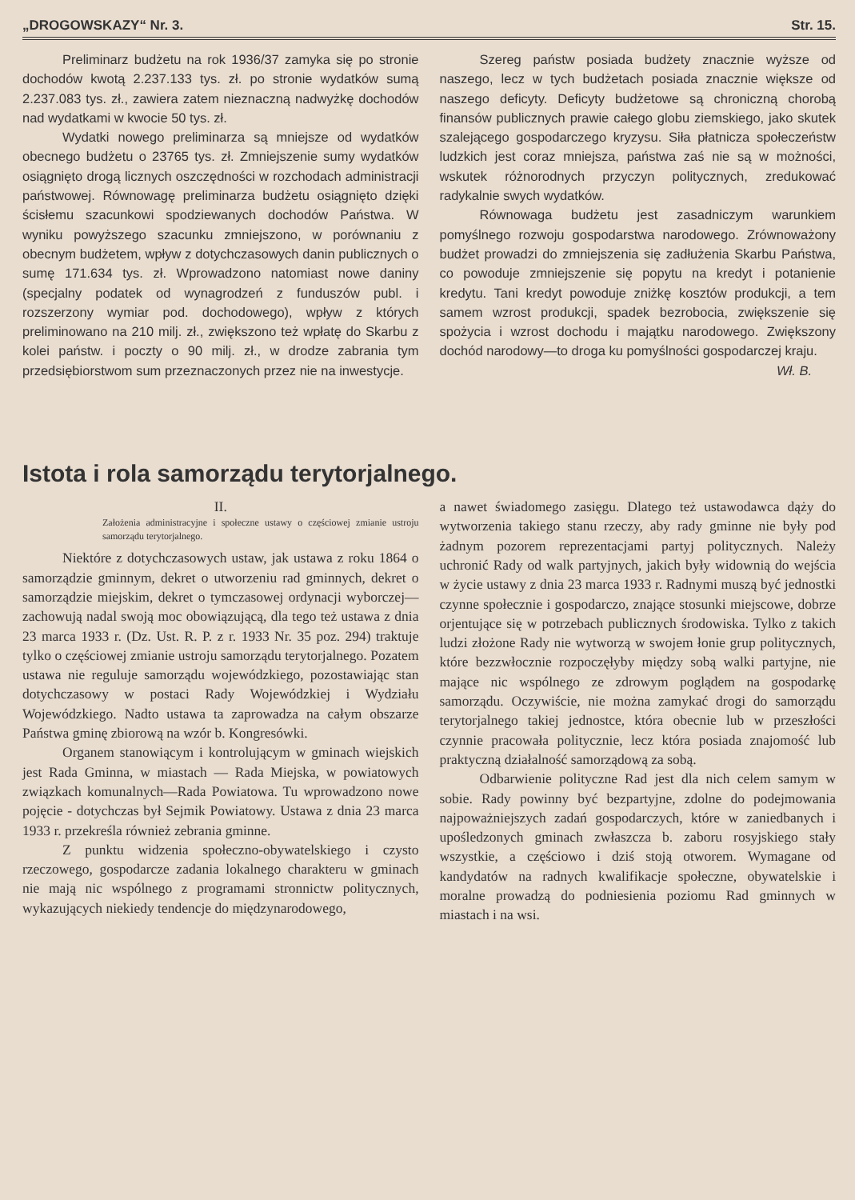„DROGOWSKAZY“ Nr. 3. Str. 15.
Preliminarz budżetu na rok 1936/37 zamyka się po stronie dochodów kwotą 2.237.133 tys. zł. po stronie wydatków sumą 2.237.083 tys. zł., zawiera zatem nieznaczną nadwyżkę dochodów nad wydatkami w kwocie 50 tys. zł.
Wydatki nowego preliminarza są mniejsze od wydatków obecnego budżetu o 23765 tys. zł. Zmniejszenie sumy wydatków osiągnięto drogą licznych oszczędności w rozchodach administracji państwowej. Równowagę preliminarza budżetu osiągnięto dzięki ścisłemu szacunkowi spodziewanych dochodów Państwa. W wyniku powyższego szacunku zmniejszono, w porównaniu z obecnym budżetem, wpływ z dotychczasowych danin publicznych o sumę 171.634 tys. zł. Wprowadzono natomiast nowe daniny (specjalny podatek od wynagrodzeń z funduszów publ. i rozszerzony wymiar pod. dochodowego), wpływ z których preliminowano na 210 milj. zł., zwiększono też wpłatę do Skarbu z kolei państw. i poczty o 90 milj. zł., w drodze zabrania tym przedsiębiorstwom sum przeznaczonych przez nie na inwestycje.
Szereg państw posiada budżety znacznie wyższe od naszego, lecz w tych budżetach posiada znacznie większe od naszego deficyty. Deficyty budżetowe są chroniczną chorobą finansów publicznych prawie całego globu ziemskiego, jako skutek szalejącego gospodarczego kryzysu. Siła płatnicza społeczeństw ludzkich jest coraz mniejsza, państwa zaś nie są w możności, wskutek różnorodnych przyczyn politycznych, zredukować radykalnie swych wydatków.
Równowaga budżetu jest zasadniczym warunkiem pomyślnego rozwoju gospodarstwa narodowego. Zrównoważony budżet prowadzi do zmniejszenia się zadłużenia Skarbu Państwa, co powoduje zmniejszenie się popytu na kredyt i potanienie kredytu. Tani kredyt powoduje zniżkę kosztów produkcji, a tem samem wzrost produkcji, spadek bezrobocia, zwiększenie się spożycia i wzrost dochodu i majątku narodowego. Zwiększony dochód narodowy—to droga ku pomyślności gospodarczej kraju.
Wł. B.
Istota i rola samorządu terytorjalnego.
II.
Założenia administracyjne i społeczne ustawy o częściowej zmianie ustroju samorządu terytorjalnego.
Niektóre z dotychczasowych ustaw, jak ustawa z roku 1864 o samorządzie gminnym, dekret o utworzeniu rad gminnych, dekret o samorządzie miejskim, dekret o tymczasowej ordynacji wyborczej— zachowują nadal swoją moc obowiązującą, dla tego też ustawa z dnia 23 marca 1933 r. (Dz. Ust. R. P. z r. 1933 Nr. 35 poz. 294) traktuje tylko o częściowej zmianie ustroju samorządu terytorjalnego. Pozatem ustawa nie reguluje samorządu wojewódzkiego, pozostawiając stan dotychczasowy w postaci Rady Wojewódzkiej i Wydziału Wojewódzkiego. Nadto ustawa ta zaprowadza na całym obszarze Państwa gminę zbiorową na wzór b. Kongresówki.
Organem stanowiącym i kontrolującym w gminach wiejskich jest Rada Gminna, w miastach — Rada Miejska, w powiatowych związkach komunalnych—Rada Powiatowa. Tu wprowadzono nowe pojęcie - dotychczas był Sejmik Powiatowy. Ustawa z dnia 23 marca 1933 r. przekreśla również zebrania gminne.
Z punktu widzenia społeczno-obywatelskiego i czysto rzeczowego, gospodarcze zadania lokalnego charakteru w gminach nie mają nic wspólnego z programami stronnictw politycznych, wykazujących niekiedy tendencje do międzynarodowego,
a nawet świadomego zasięgu. Dlatego też ustawodawca dąży do wytworzenia takiego stanu rzeczy, aby rady gminne nie były pod żadnym pozorem reprezentacjami partyj politycznych. Należy uchronić Rady od walk partyjnych, jakich były widownią do wejścia w życie ustawy z dnia 23 marca 1933 r. Radnymi muszą być jednostki czynne społecznie i gospodarczo, znające stosunki miejscowe, dobrze orjentujące się w potrzebach publicznych środowiska. Tylko z takich ludzi złożone Rady nie wytworzą w swojem łonie grup politycznych, które bezzwłocznie rozpoczęłyby między sobą walki partyjne, nie mające nic wspólnego ze zdrowym poglądem na gospodarkę samorządu. Oczywiście, nie można zamykać drogi do samorządu terytorjalnego takiej jednostce, która obecnie lub w przeszłości czynnie pracowała politycznie, lecz która posiada znajomość lub praktyczną działalność samorządową za sobą.
Odbarwienie polityczne Rad jest dla nich celem samym w sobie. Rady powinny być bezpartyjne, zdolne do podejmowania najpoważniejszych zadań gospodarczych, które w zaniedbanych i upośledzonych gminach zwłaszcza b. zaboru rosyjskiego stały wszystkie, a częściowo i dziś stoją otworem. Wymagane od kandydatów na radnych kwalifikacje społeczne, obywatelskie i moralne prowadzą do podniesienia poziomu Rad gminnych w miastach i na wsi.